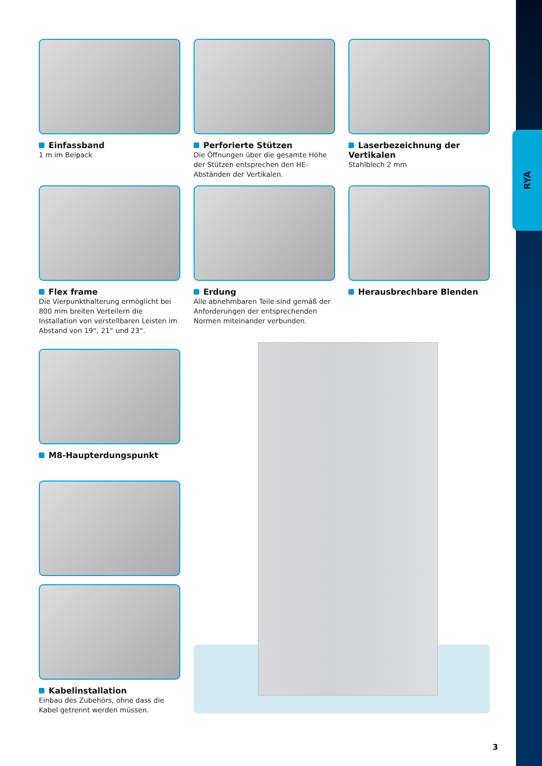RYA
Einfassband
1 m im Beipack
Perforierte Stützen
Die Öffnungen über die gesamte Höhe der Stützen entsprechen den HE-Abständen der Vertikalen.
Laserbezeichnung der Vertikalen
Stahlblech 2 mm
Flex frame
Die Vierpunkthalterung ermöglicht bei 800 mm breiten Verteilern die Installation von verstellbaren Leisten im Abstand von 19“, 21“ und 23“.
Erdung
Alle abnehmbaren Teile sind gemäß der Anforderungen der entsprechenden Normen miteinander verbunden.
Herausbrechbare Blenden
M8-Haupterdungspunkt
Kabelinstallation
Einbau des Zubehörs, ohne dass die Kabel getrennt werden müssen.
3